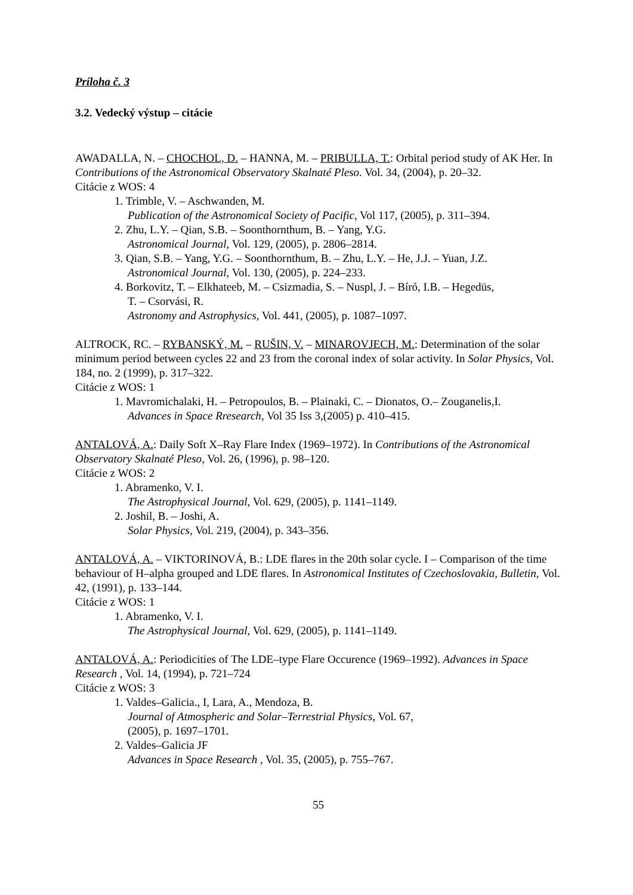Príloha č. 3
3.2. Vedecký výstup – citácie
AWADALLA, N. – CHOCHOL, D. – HANNA, M. – PRIBULLA, T.: Orbital period study of AK Her. In Contributions of the Astronomical Observatory Skalnaté Pleso. Vol. 34, (2004), p. 20–32.
Citácie z WOS: 4
1. Trimble, V. – Aschwanden, M.
Publication of the Astronomical Society of Pacific, Vol 117, (2005), p. 311–394.
2. Zhu, L.Y. – Qian, S.B. – Soonthornthum, B. – Yang, Y.G.
Astronomical Journal, Vol. 129, (2005), p. 2806–2814.
3. Qian, S.B. – Yang, Y.G. – Soonthornthum, B. – Zhu, L.Y. – He, J.J. – Yuan, J.Z.
Astronomical Journal, Vol. 130, (2005), p. 224–233.
4. Borkovitz, T. – Elkhateeb, M. – Csizmadia, S. – Nuspl, J. – Bíró, I.B. – Hegedüs,
T. – Csorvási, R.
Astronomy and Astrophysics, Vol. 441, (2005), p. 1087–1097.
ALTROCK, RC. – RYBANSKÝ, M. – RUŠIN, V. – MINAROVJECH, M.: Determination of the solar minimum period between cycles 22 and 23 from the coronal index of solar activity. In Solar Physics, Vol. 184, no. 2 (1999), p. 317–322.
Citácie z WOS: 1
1. Mavromichalaki, H. – Petropoulos, B. – Plainaki, C. – Dionatos, O.– Zouganelis,I.
Advances in Space Rresearch, Vol 35 Iss 3,(2005) p. 410–415.
ANTALOVÁ, A.: Daily Soft X–Ray Flare Index (1969–1972). In Contributions of the Astronomical Observatory Skalnaté Pleso, Vol. 26, (1996), p. 98–120.
Citácie z WOS: 2
1. Abramenko, V. I.
The Astrophysical Journal, Vol. 629, (2005), p. 1141–1149.
2. Joshil, B. – Joshi, A.
Solar Physics, Vol. 219, (2004), p. 343–356.
ANTALOVÁ, A. – VIKTORINOVÁ, B.: LDE flares in the 20th solar cycle. I – Comparison of the time behaviour of H–alpha grouped and LDE flares. In Astronomical Institutes of Czechoslovakia, Bulletin, Vol. 42, (1991), p. 133–144.
Citácie z WOS: 1
1. Abramenko, V. I.
The Astrophysical Journal, Vol. 629, (2005), p. 1141–1149.
ANTALOVÁ, A.: Periodicities of The LDE–type Flare Occurence (1969–1992). Advances in Space Research , Vol. 14, (1994), p. 721–724
Citácie z WOS: 3
1. Valdes–Galicia., I, Lara, A., Mendoza, B.
Journal of Atmospheric and Solar–Terrestrial Physics, Vol. 67,
(2005), p. 1697–1701.
2. Valdes–Galicia JF
Advances in Space Research , Vol. 35, (2005), p. 755–767.
55